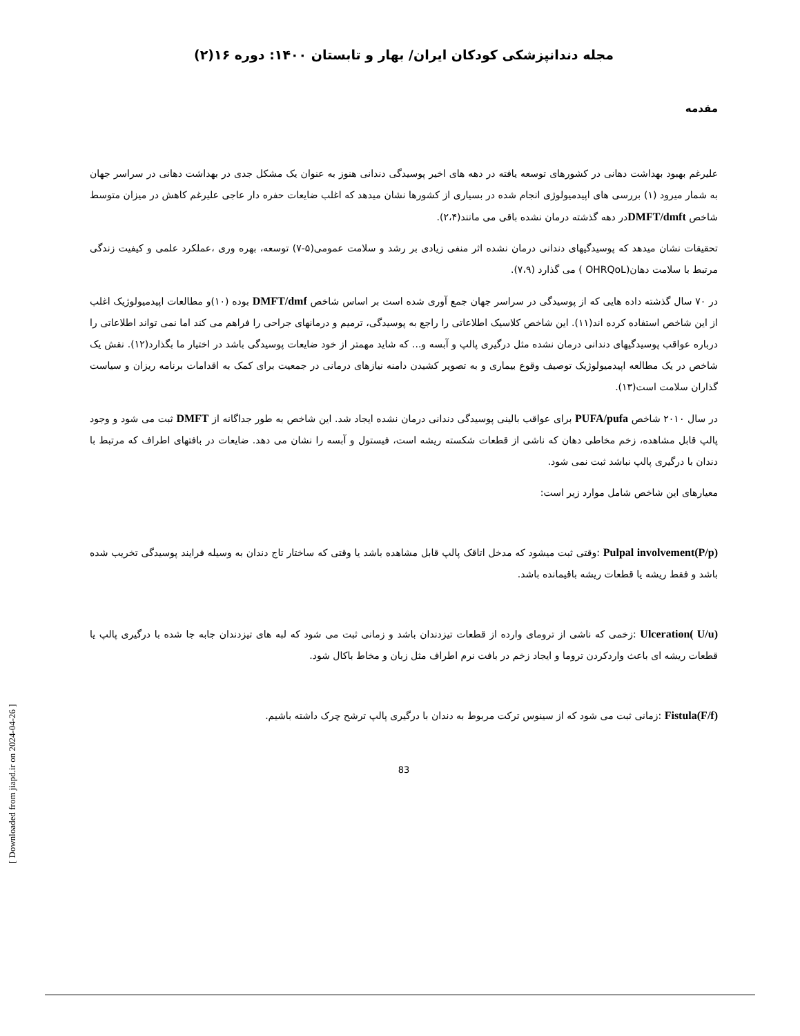[ Downloaded from jiapd.ir on 2024-04-26 ]
مجله دندانپزشکی کودکان ایران/ بهار و تابستان ۱۴۰۰: دوره ۱۶(۲)
مقدمه
علیرغم بهبود بهداشت دهانی در کشورهای توسعه یافته در دهه های اخیر پوسیدگی دندانی هنوز به عنوان یک مشکل جدی در بهداشت دهانی در سراسر جهان به شمار میرود (۱) بررسی های اپیدمیولوژی انجام شده در بسیاری از کشورها نشان میدهد که اغلب ضایعات حفره دار عاجی علیرغم کاهش در میزان متوسط شاخص DMFT/dmftدر دهه گذشته درمان نشده باقی می مانند(۲،۴).
تحقیقات نشان میدهد که پوسیدگیهای دندانی درمان نشده اثر منفی زیادی بر رشد و سلامت عمومی(۵-۷) توسعه، بهره وری ،عملکرد علمی و کیفیت زندگی مرتبط با سلامت دهان(OHRQoL ) می گذارد (۷،۹).
در ۷۰ سال گذشته داده هایی که از پوسیدگی در سراسر جهان جمع آوری شده است بر اساس شاخص DMFT/dmf بوده (۱۰)و مطالعات اپیدمیولوژیک اغلب از این شاخص استفاده کرده اند(۱۱). این شاخص کلاسیک اطلاعاتی را راجع به پوسیدگی، ترمیم و درمانهای جراحی را فراهم می کند اما نمی تواند اطلاعاتی را درباره عواقب پوسیدگیهای دندانی درمان نشده مثل درگیری پالپ و آبسه و... که شاید مهمتر از خود ضایعات پوسیدگی باشد در اختیار ما بگذارد(۱۲). نقش یک شاخص در یک مطالعه اپیدمیولوژیک توصیف وقوع بیماری و به تصویر کشیدن دامنه نیازهای درمانی در جمعیت برای کمک به اقدامات برنامه ریزان و سیاست گذاران سلامت است(۱۳).
در سال ۲۰۱۰ شاخص PUFA/pufa برای عواقب بالینی پوسیدگی دندانی درمان نشده ایجاد شد. این شاخص به طور جداگانه از DMFT ثبت می شود و وجود پالپ قابل مشاهده، زخم مخاطی دهان که ناشی از قطعات شکسته ریشه است، فیستول و آبسه را نشان می دهد. ضایعات در بافتهای اطراف که مرتبط با دندان با درگیری پالپ نباشد ثبت نمی شود.
معیارهای این شاخص شامل موارد زیر است:
Pulpal involvement(P/p) :وقتی ثبت میشود که مدخل اتاقک پالپ قابل مشاهده باشد یا وقتی که ساختار تاج دندان به وسیله فرایند پوسیدگی تخریب شده باشد و فقط ریشه یا قطعات ریشه باقیمانده باشد.
Ulceration( U/u) :زخمی که ناشی از ترومای وارده از قطعات تیزدندان باشد و زمانی ثبت می شود که لبه های تیزدندان جابه جا شده با درگیری پالپ یا قطعات ریشه ای باعث واردکردن تروما و ایجاد زخم در بافت نرم اطراف مثل زبان و مخاط باکال شود.
Fistula(F/f) :زمانی ثبت می شود که از سینوس ترکت مربوط به دندان با درگیری پالپ ترشح چرک داشته باشیم.
83